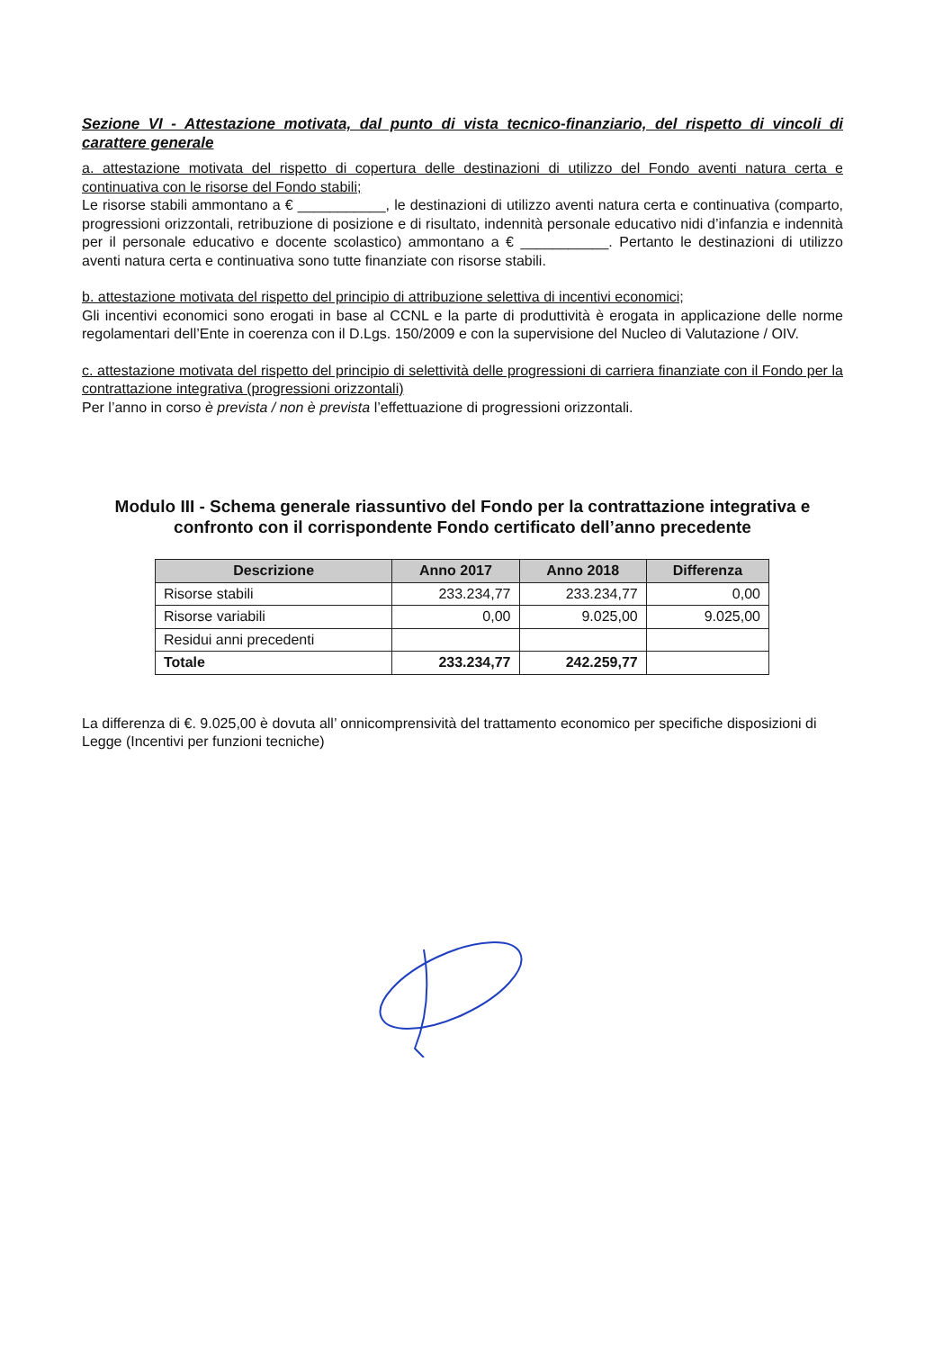Sezione VI - Attestazione motivata, dal punto di vista tecnico-finanziario, del rispetto di vincoli di carattere generale
a. attestazione motivata del rispetto di copertura delle destinazioni di utilizzo del Fondo aventi natura certa e continuativa con le risorse del Fondo stabili;
Le risorse stabili ammontano a € ___________, le destinazioni di utilizzo aventi natura certa e continuativa (comparto, progressioni orizzontali, retribuzione di posizione e di risultato, indennità personale educativo nidi d’infanzia e indennità per il personale educativo e docente scolastico) ammontano a € ___________. Pertanto le destinazioni di utilizzo aventi natura certa e continuativa sono tutte finanziate con risorse stabili.
b. attestazione motivata del rispetto del principio di attribuzione selettiva di incentivi economici;
Gli incentivi economici sono erogati in base al CCNL e la parte di produttività è erogata in applicazione delle norme regolamentari dell’Ente in coerenza con il D.Lgs. 150/2009 e con la supervisione del Nucleo di Valutazione / OIV.
c. attestazione motivata del rispetto del principio di selettività delle progressioni di carriera finanziate con il Fondo per la contrattazione integrativa (progressioni orizzontali)
Per l’anno in corso è prevista / non è prevista l’effettuazione di progressioni orizzontali.
Modulo III - Schema generale riassuntivo del Fondo per la contrattazione integrativa e confronto con il corrispondente Fondo certificato dell’anno precedente
| Descrizione | Anno 2017 | Anno 2018 | Differenza |
| --- | --- | --- | --- |
| Risorse stabili | 233.234,77 | 233.234,77 | 0,00 |
| Risorse variabili | 0,00 | 9.025,00 | 9.025,00 |
| Residui anni precedenti | | | |
| Totale | 233.234,77 | 242.259,77 | |
La differenza di €. 9.025,00 è dovuta all’ onnicomprensività del trattamento economico per specifiche disposizioni di Legge (Incentivi per funzioni tecniche)